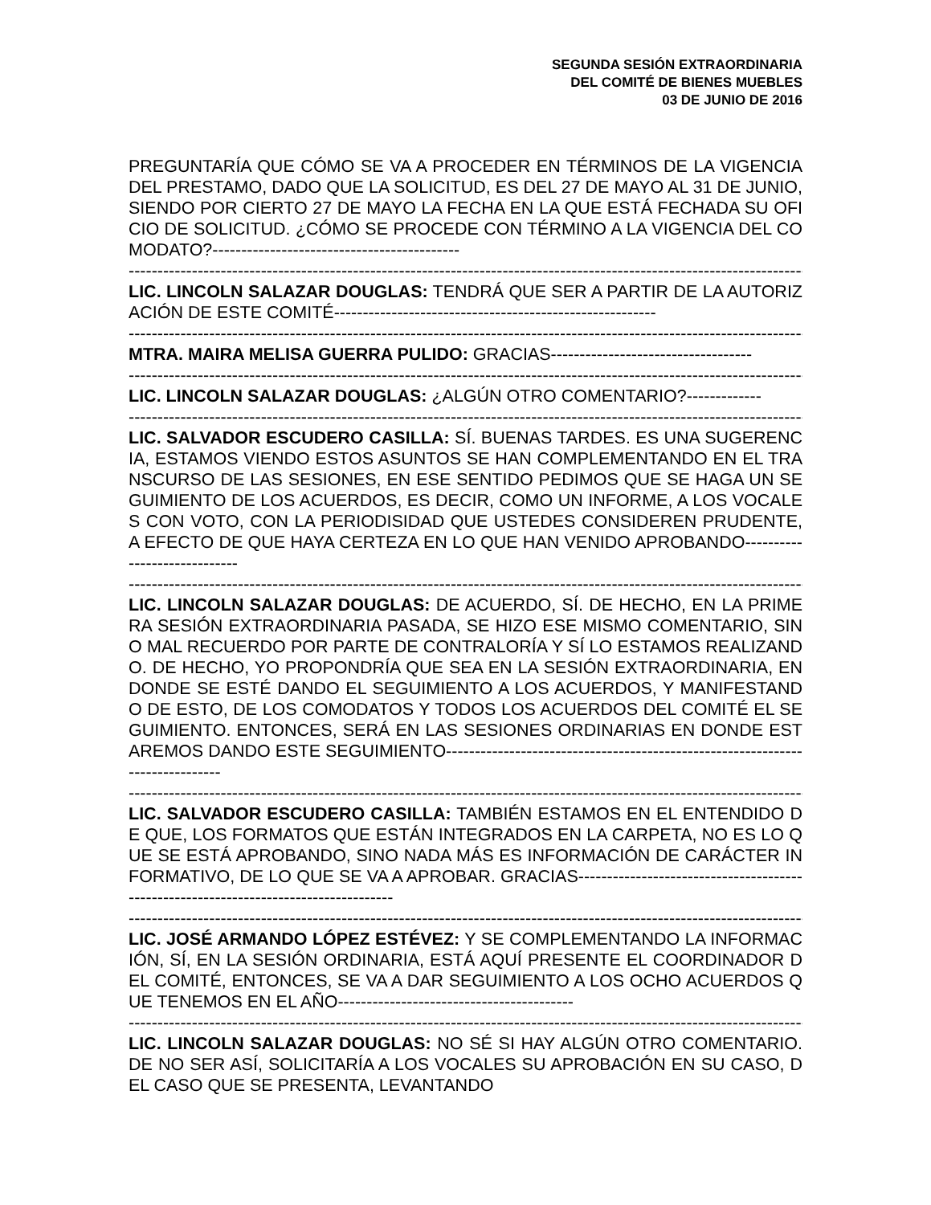SEGUNDA SESIÓN EXTRAORDINARIA
DEL COMITÉ DE BIENES MUEBLES
03 DE JUNIO DE 2016
PREGUNTARÍA QUE CÓMO SE VA A PROCEDER EN TÉRMINOS DE LA VIGENCIA DEL PRESTAMO, DADO QUE LA SOLICITUD, ES DEL 27 DE MAYO AL 31 DE JUNIO, SIENDO POR CIERTO 27 DE MAYO LA FECHA EN LA QUE ESTÁ FECHADA SU OFICIO DE SOLICITUD. ¿CÓMO SE PROCEDE CON TÉRMINO A LA VIGENCIA DEL COMODATO?-------------------------------------------
------------------------------------------------------------------------------------------------------------------------
LIC. LINCOLN SALAZAR DOUGLAS: TENDRÁ QUE SER A PARTIR DE LA AUTORIZACIÓN DE ESTE COMITÉ--------------------------------------------------------
------------------------------------------------------------------------------------------------------------------------
MTRA. MAIRA MELISA GUERRA PULIDO: GRACIAS-----------------------------------
------------------------------------------------------------------------------------------------------------------------
LIC. LINCOLN SALAZAR DOUGLAS: ¿ALGÚN OTRO COMENTARIO?-------------
------------------------------------------------------------------------------------------------------------------------
LIC. SALVADOR ESCUDERO CASILLA: SÍ. BUENAS TARDES. ES UNA SUGERENCIA, ESTAMOS VIENDO ESTOS ASUNTOS SE HAN COMPLEMENTANDO EN EL TRANSCURSO DE LAS SESIONES, EN ESE SENTIDO PEDIMOS QUE SE HAGA UN SEGUIMIENTO DE LOS ACUERDOS, ES DECIR, COMO UN INFORME, A LOS VOCALES CON VOTO, CON LA PERIODISIDAD QUE USTEDES CONSIDEREN PRUDENTE, A EFECTO DE QUE HAYA CERTEZA EN LO QUE HAN VENIDO APROBANDO-----------------------------
------------------------------------------------------------------------------------------------------------------------
LIC. LINCOLN SALAZAR DOUGLAS: DE ACUERDO, SÍ. DE HECHO, EN LA PRIMERA SESIÓN EXTRAORDINARIA PASADA, SE HIZO ESE MISMO COMENTARIO, SINO MAL RECUERDO POR PARTE DE CONTRALORÍA Y SÍ LO ESTAMOS REALIZANDO. DE HECHO, YO PROPONDRÍA QUE SEA EN LA SESIÓN EXTRAORDINARIA, EN DONDE SE ESTÉ DANDO EL SEGUIMIENTO A LOS ACUERDOS, Y MANIFESTANDO DE ESTO, DE LOS COMODATOS Y TODOS LOS ACUERDOS DEL COMITÉ EL SEGUIMIENTO. ENTONCES, SERÁ EN LAS SESIONES ORDINARIAS EN DONDE ESTAREMOS DANDO ESTE SEGUIMIENTO------------------------------------------------------------------------------
------------------------------------------------------------------------------------------------------------------------
LIC. SALVADOR ESCUDERO CASILLA: TAMBIÉN ESTAMOS EN EL ENTENDIDO DE QUE, LOS FORMATOS QUE ESTÁN INTEGRADOS EN LA CARPETA, NO ES LO QUE SE ESTÁ APROBANDO, SINO NADA MÁS ES INFORMACIÓN DE CARÁCTER INFORMATIVO, DE LO QUE SE VA A APROBAR. GRACIAS-------------------------------------------------------------------------------------
------------------------------------------------------------------------------------------------------------------------
LIC. JOSÉ ARMANDO LÓPEZ ESTÉVEZ: Y SE COMPLEMENTANDO LA INFORMACIÓN, SÍ, EN LA SESIÓN ORDINARIA, ESTÁ AQUÍ PRESENTE EL COORDINADOR DEL COMITÉ, ENTONCES, SE VA A DAR SEGUIMIENTO A LOS OCHO ACUERDOS QUE TENEMOS EN EL AÑO-----------------------------------------
------------------------------------------------------------------------------------------------------------------------
LIC. LINCOLN SALAZAR DOUGLAS: NO SÉ SI HAY ALGÚN OTRO COMENTARIO. DE NO SER ASÍ, SOLICITARÍA A LOS VOCALES SU APROBACIÓN EN SU CASO, DEL CASO QUE SE PRESENTA, LEVANTANDO